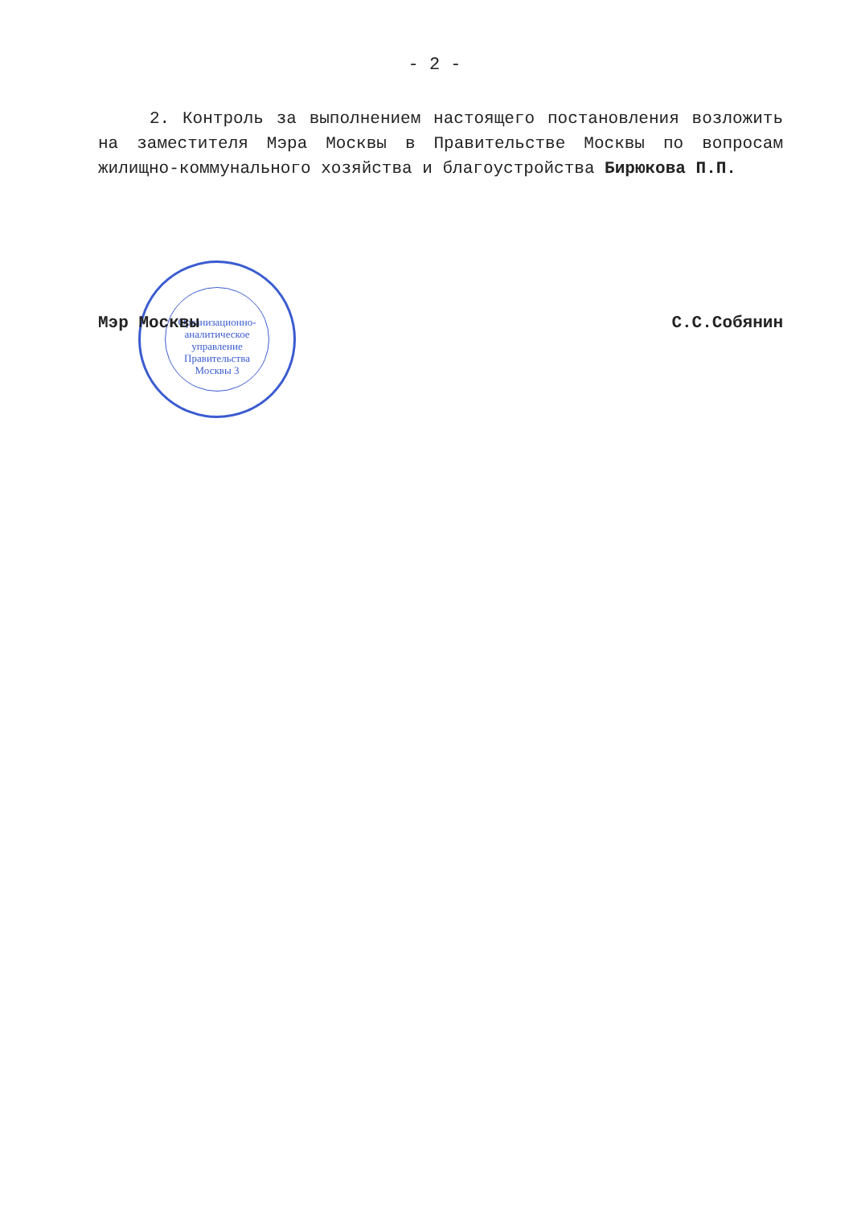Организационно-аналитическое управление Правительства Москвы 3
- 2 -
2. Контроль за выполнением настоящего постановления возложить на заместителя Мэра Москвы в Правительстве Москвы по вопросам жилищно-коммунального хозяйства и благоустройства Бирюкова П.П.
Мэр Москвы С.С.Собянин